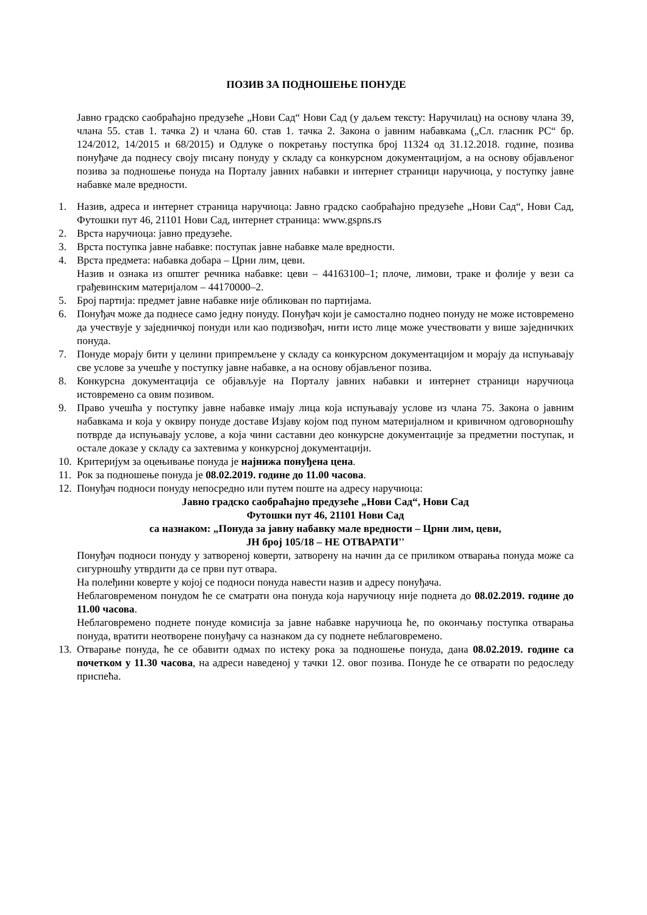ПОЗИВ ЗА ПОДНОШЕЊЕ ПОНУДЕ
Јавно градско саобраћајно предузеће „Нови Сад“ Нови Сад (у даљем тексту: Наручилац) на основу члана 39, члана 55. став 1. тачка 2) и члана 60. став 1. тачка 2. Закона о јавним набавкама („Сл. гласник РС“ бр. 124/2012, 14/2015 и 68/2015) и Одлуке о покретању поступка број 11324 од 31.12.2018. године, позива понуђаче да поднесу своју писану понуду у складу са конкурсном документацијом, а на основу објављеног позива за подношење понуда на Порталу јавних набавки и интернет страници наручиоца, у поступку јавне набавке мале вредности.
1. Назив, адреса и интернет страница наручиоца: Јавно градско саобраћајно предузеће „Нови Сад“, Нови Сад, Футошки пут 46, 21101 Нови Сад, интернет страница: www.gspns.rs
2. Врста наручиоца: јавно предузеће.
3. Врста поступка јавне набавке: поступак јавне набавке мале вредности.
4. Врста предмета: набавка добара – Црни лим, цеви.
Назив и ознака из општег речника набавке: цеви – 44163100–1; плоче, лимови, траке и фолије у вези са грађевинским материјалом – 44170000–2.
5. Број партија: предмет јавне набавке није обликован по партијама.
6. Понуђач може да поднесе само једну понуду. Понуђач који је самостално поднео понуду не може истовремено да учествује у заједничкој понуди или као подизвођач, нити исто лице може учествовати у више заједничких понуда.
7. Понуде морају бити у целини припремљене у складу са конкурсном документацијом и морају да испуњавају све услове за учешће у поступку јавне набавке, а на основу објављеног позива.
8. Конкурсна документација се објављује на Порталу јавних набавки и интернет страници наручиоца истовремено са овим позивом.
9. Право учешћа у поступку јавне набавке имају лица која испуњавају услове из члана 75. Закона о јавним набавкама и која у оквиру понуде доставе Изјаву којом под пуном материјалном и кривичном одговорношћу потврде да испуњавају услове, а која чини саставни део конкурсне документације за предметни поступак, и остале доказе у складу са захтевима у конкурсној документацији.
10.
Критеријум за оцењивање понуда је најнижа понуђена цена.
11.
Рок за подношење понуда је 08.02.2019. године до 11.00 часова.
12.
Понуђач подноси понуду непосредно или путем поште на адресу наручиоца:
Јавно градско саобраћајно предузеће „Нови Сад“, Нови Сад
Футошки пут 46, 21101 Нови Сад
са назнаком: „Понуда за јавну набавку мале вредности – Црни лим, цеви,
ЈН број 105/18 – НЕ ОТВАРАТИ''
Понуђач подноси понуду у затвореној коверти, затворену на начин да се приликом отварања понуда може са сигурношћу утврдити да се први пут отвара.
На полеђини коверте у којој се подноси понуда навести назив и адресу понуђача.
Неблаговременом понудом ће се сматрати она понуда која наручиоцу није поднета до 08.02.2019. године до 11.00 часова.
Неблаговремено поднете понуде комисија за јавне набавке наручиоца ће, по окончању поступка отварања понуда, вратити неотворене понуђачу са назнаком да су поднете неблаговремено.
13.
Отварање понуда, ће се обавити одмах по истеку рока за подношење понуда, дана 08.02.2019. године са почетком у 11.30 часова, на адреси наведеној у тачки 12. овог позива. Понуде ће се отварати по редоследу приспећа.